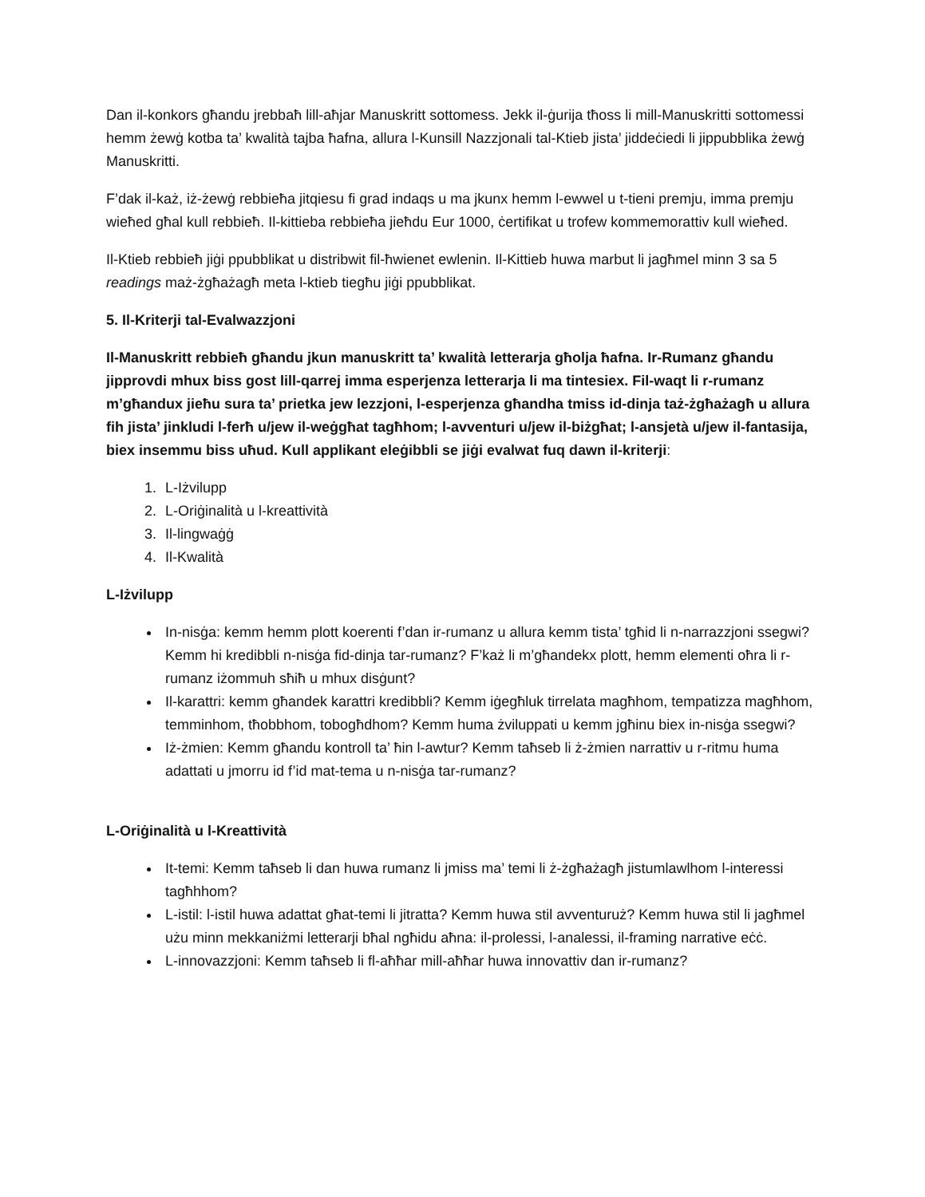Dan il-konkors għandu jrebbaħ lill-aħjar Manuskritt sottomess. Jekk il-ġurija tħoss li mill-Manuskritti sottomessi hemm żewġ kotba ta’ kwalità tajba ħafna, allura l-Kunsill Nazzjonali tal-Ktieb jista’ jiddeċiedi li jippubblika żewġ Manuskritti.
F’dak il-każ, iż-żewġ rebbieħa jitqiesu fi grad indaqs u ma jkunx hemm l-ewwel u t-tieni premju, imma premju wieħed għal kull rebbieħ. Il-kittieba rebbieħa jieħdu Eur 1000, ċertifikat u trofew kommemorattiv kull wieħed.
Il-Ktieb rebbieħ jiġi ppubblikat u distribwit fil-ħwienet ewlenin. Il-Kittieb huwa marbut li jagħmel minn 3 sa 5 readings maż-żgħażagħ meta l-ktieb tiegħu jiġi ppubblikat.
5. Il-Kriterji tal-Evalwazzjoni
Il-Manuskritt rebbieħ għandu jkun manuskritt ta’ kwalità letterarja għolja ħafna. Ir-Rumanz għandu jipprovdi mhux biss gost lill-qarrej imma esperjenza letterarja li ma tintesiex. Fil-waqt li r-rumanz m’għandux jieħu sura ta’ prietka jew lezzjoni, l-esperjenza għandha tmiss id-dinja taż-żgħażagħ u allura fih jista’ jinkludi l-ferħ u/jew il-weġgħat tagħhom; l-avventuri u/jew il-biżgħat; l-ansjetà u/jew il-fantasija, biex insemmu biss uħud. Kull applikant eleġibbli se jiġi evalwat fuq dawn il-kriterji:
1. L-Iżvilupp
2. L-Oriġinalità u l-kreattività
3. Il-lingwaġġ
4. Il-Kwalità
L-Iżvilupp
In-nisġa: kemm hemm plott koerenti f’dan ir-rumanz u allura kemm tista’ tgħid li n-narrazzjoni ssegwi? Kemm hi kredibbli n-nisġa fid-dinja tar-rumanz? F’każ li m’għandekx plott, hemm elementi oħra li r-rumanz iżommuh sħiħ u mhux disġunt?
Il-karattri: kemm għandek karattri kredibbli? Kemm iġegħluk tirrelata magħhom, tempatizza magħhom, temminhom, tħobbhom, tobogħdhom? Kemm huma żviluppati u kemm jgħinu biex in-nisġa ssegwi?
Iż-żmien: Kemm għandu kontroll ta’ ħin l-awtur? Kemm taħseb li ż-żmien narrattiv u r-ritmu huma adattati u jmorru id f’id mat-tema u n-nisġa tar-rumanz?
L-Oriġinalità u l-Kreattività
It-temi: Kemm taħseb li dan huwa rumanz li jmiss ma’ temi li ż-żgħażagħ jistumlawlhom l-interessi tagħhhom?
L-istil: l-istil huwa adattat għat-temi li jitratta? Kemm huwa stil avventuruż? Kemm huwa stil li jagħmel użu minn mekkaniżmi letterarji bħal ngħidu aħna: il-prolessi, l-analessi, il-framing narrative eċċ.
L-innovazzjoni: Kemm taħseb li fl-aħħar mill-aħħar huwa innovattiv dan ir-rumanz?